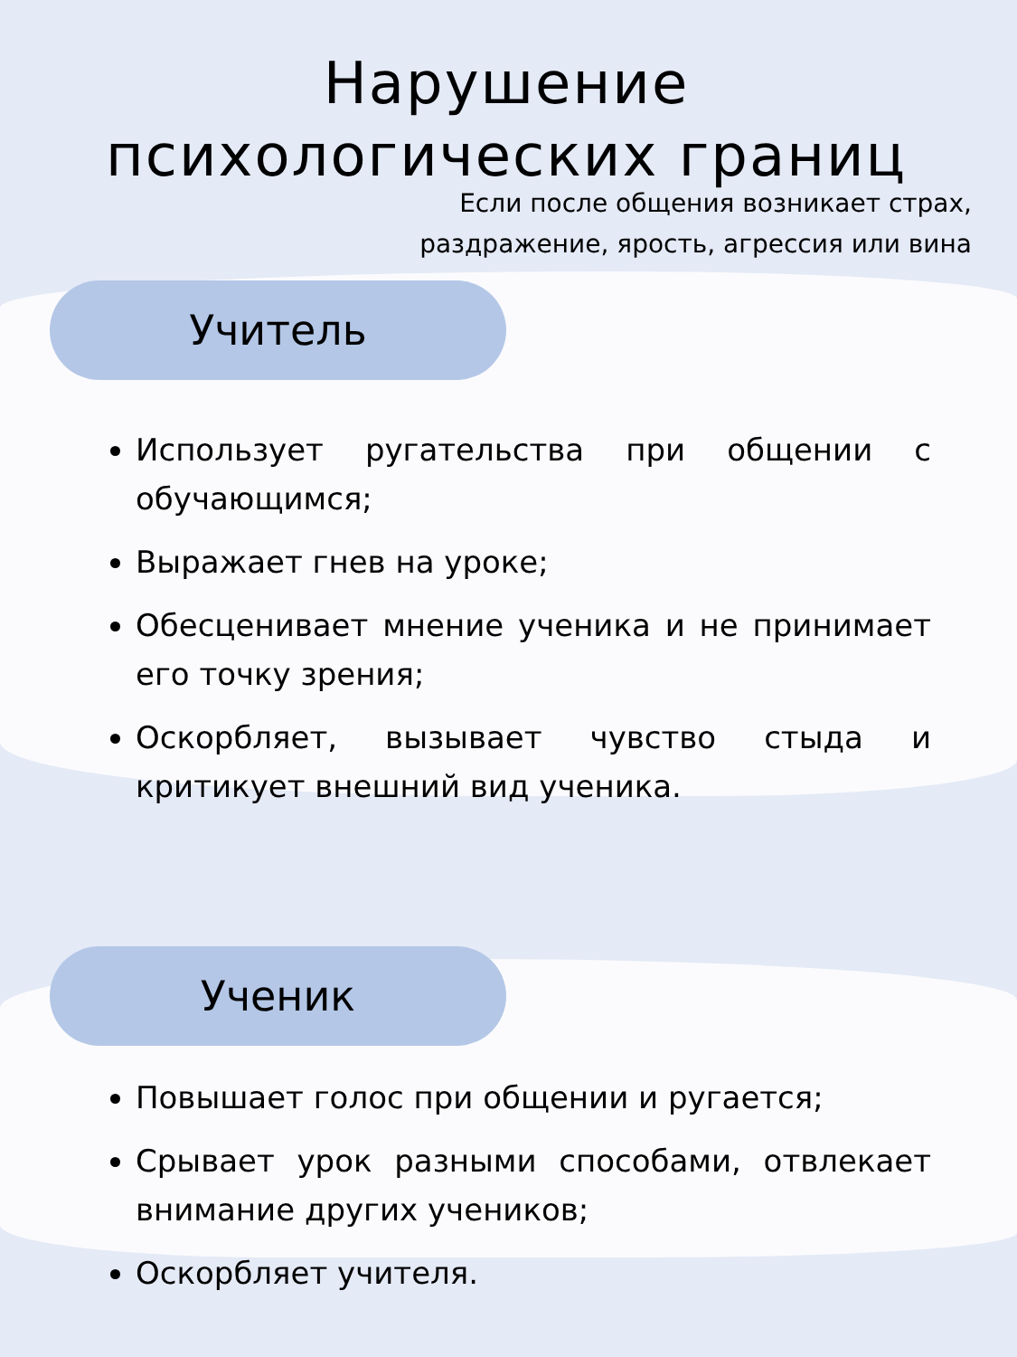Нарушение психологических границ
Если после общения возникает страх,
раздражение, ярость, агрессия или вина
Учитель
Использует ругательства при общении с обучающимся;
Выражает гнев на уроке;
Обесценивает мнение ученика и не принимает его точку зрения;
Оскорбляет, вызывает чувство стыда и критикует внешний вид ученика.
Ученик
Повышает голос при общении и ругается;
Срывает урок разными способами, отвлекает внимание других учеников;
Оскорбляет учителя.